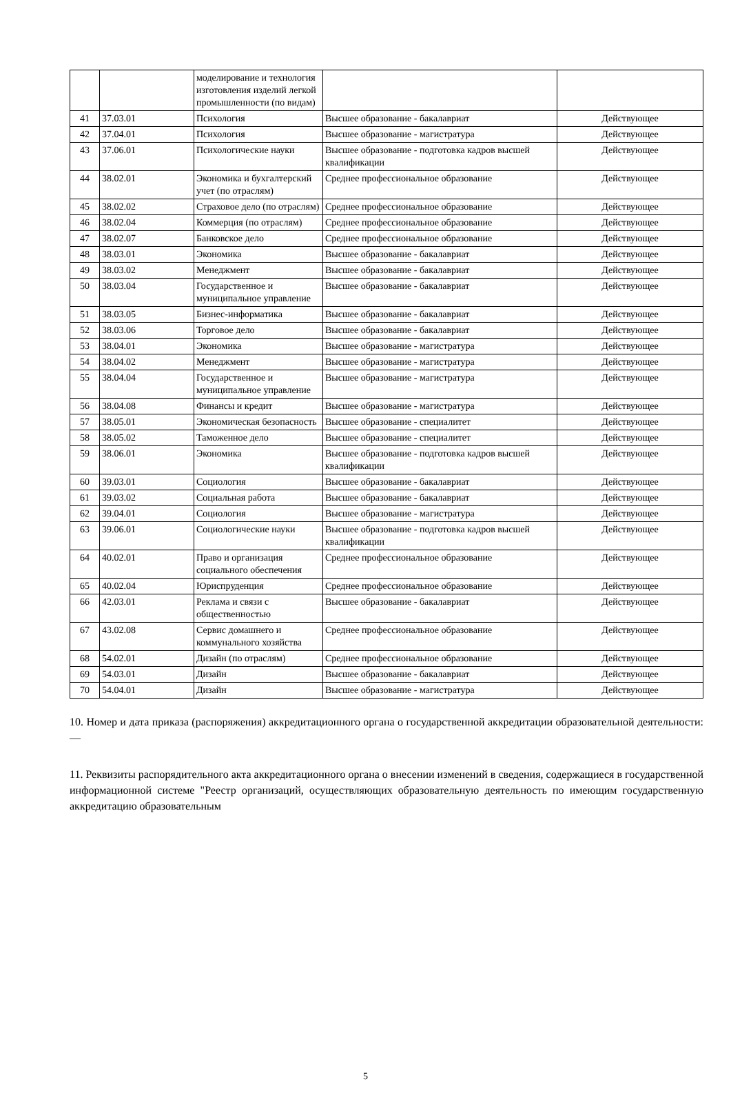| | | моделирование и технология изготовления изделий легкой промышленности (по видам) | | |
| 41 | 37.03.01 | Психология | Высшее образование - бакалавриат | Действующее |
| 42 | 37.04.01 | Психология | Высшее образование - магистратура | Действующее |
| 43 | 37.06.01 | Психологические науки | Высшее образование - подготовка кадров высшей квалификации | Действующее |
| 44 | 38.02.01 | Экономика и бухгалтерский учет (по отраслям) | Среднее профессиональное образование | Действующее |
| 45 | 38.02.02 | Страховое дело (по отраслям) | Среднее профессиональное образование | Действующее |
| 46 | 38.02.04 | Коммерция (по отраслям) | Среднее профессиональное образование | Действующее |
| 47 | 38.02.07 | Банковское дело | Среднее профессиональное образование | Действующее |
| 48 | 38.03.01 | Экономика | Высшее образование - бакалавриат | Действующее |
| 49 | 38.03.02 | Менеджмент | Высшее образование - бакалавриат | Действующее |
| 50 | 38.03.04 | Государственное и муниципальное управление | Высшее образование - бакалавриат | Действующее |
| 51 | 38.03.05 | Бизнес-информатика | Высшее образование - бакалавриат | Действующее |
| 52 | 38.03.06 | Торговое дело | Высшее образование - бакалавриат | Действующее |
| 53 | 38.04.01 | Экономика | Высшее образование - магистратура | Действующее |
| 54 | 38.04.02 | Менеджмент | Высшее образование - магистратура | Действующее |
| 55 | 38.04.04 | Государственное и муниципальное управление | Высшее образование - магистратура | Действующее |
| 56 | 38.04.08 | Финансы и кредит | Высшее образование - магистратура | Действующее |
| 57 | 38.05.01 | Экономическая безопасность | Высшее образование - специалитет | Действующее |
| 58 | 38.05.02 | Таможенное дело | Высшее образование - специалитет | Действующее |
| 59 | 38.06.01 | Экономика | Высшее образование - подготовка кадров высшей квалификации | Действующее |
| 60 | 39.03.01 | Социология | Высшее образование - бакалавриат | Действующее |
| 61 | 39.03.02 | Социальная работа | Высшее образование - бакалавриат | Действующее |
| 62 | 39.04.01 | Социология | Высшее образование - магистратура | Действующее |
| 63 | 39.06.01 | Социологические науки | Высшее образование - подготовка кадров высшей квалификации | Действующее |
| 64 | 40.02.01 | Право и организация социального обеспечения | Среднее профессиональное образование | Действующее |
| 65 | 40.02.04 | Юриспруденция | Среднее профессиональное образование | Действующее |
| 66 | 42.03.01 | Реклама и связи с общественностью | Высшее образование - бакалавриат | Действующее |
| 67 | 43.02.08 | Сервис домашнего и коммунального хозяйства | Среднее профессиональное образование | Действующее |
| 68 | 54.02.01 | Дизайн (по отраслям) | Среднее профессиональное образование | Действующее |
| 69 | 54.03.01 | Дизайн | Высшее образование - бакалавриат | Действующее |
| 70 | 54.04.01 | Дизайн | Высшее образование - магистратура | Действующее |
10. Номер и дата приказа (распоряжения) аккредитационного органа о государственной аккредитации образовательной деятельности: —
11. Реквизиты распорядительного акта аккредитационного органа о внесении изменений в сведения, содержащиеся в государственной информационной системе "Реестр организаций, осуществляющих образовательную деятельность по имеющим государственную аккредитацию образовательным
5